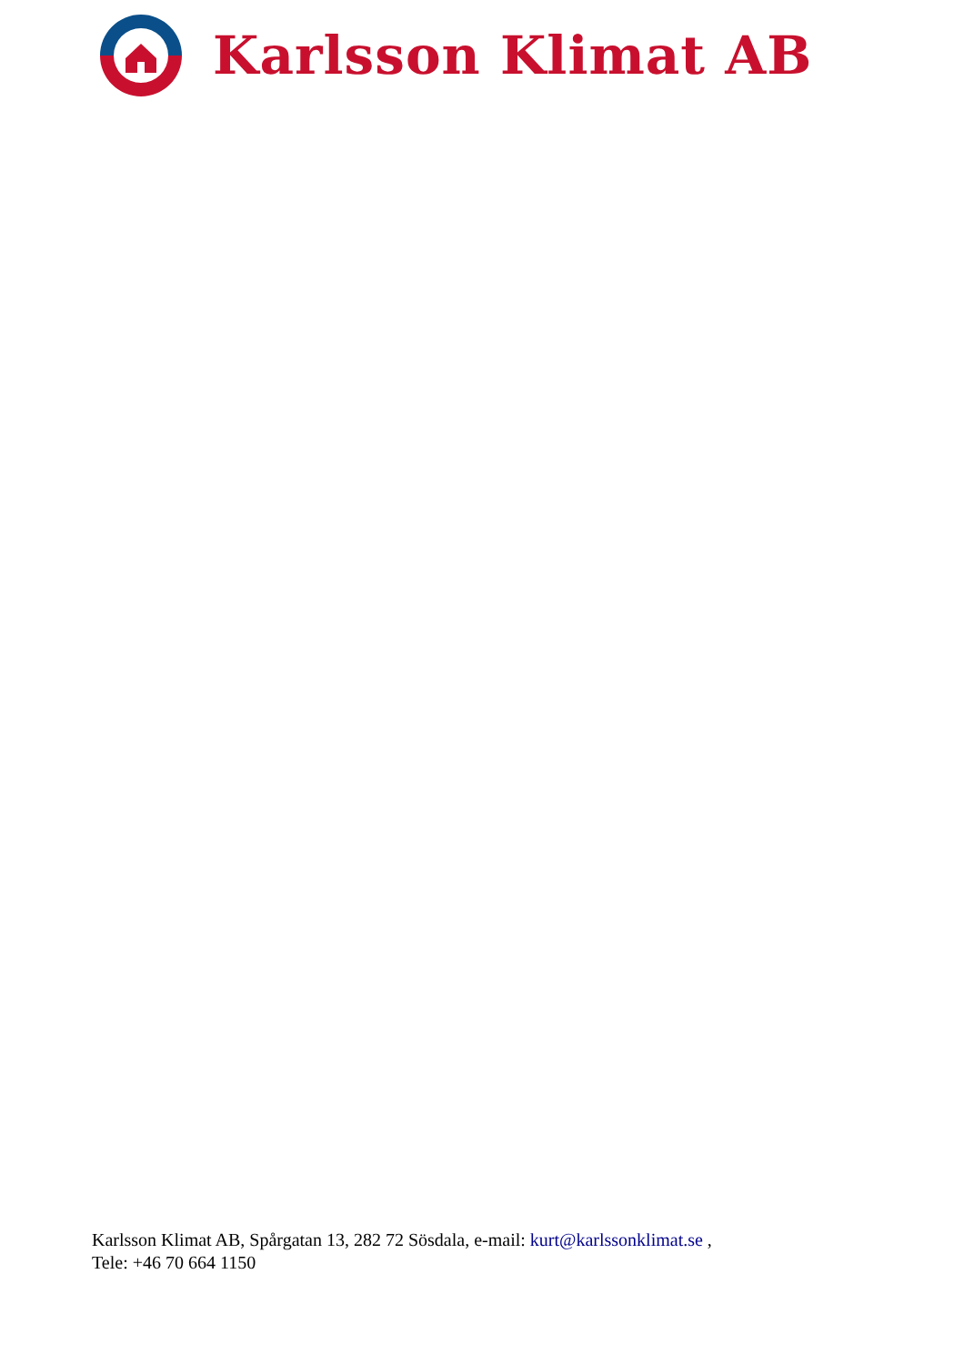Karlsson Klimat AB
Karlsson Klimat AB, Spårgatan 13, 282 72 Sösdala, e-mail: kurt@karlssonklimat.se ,
Tele: +46 70 664 1150